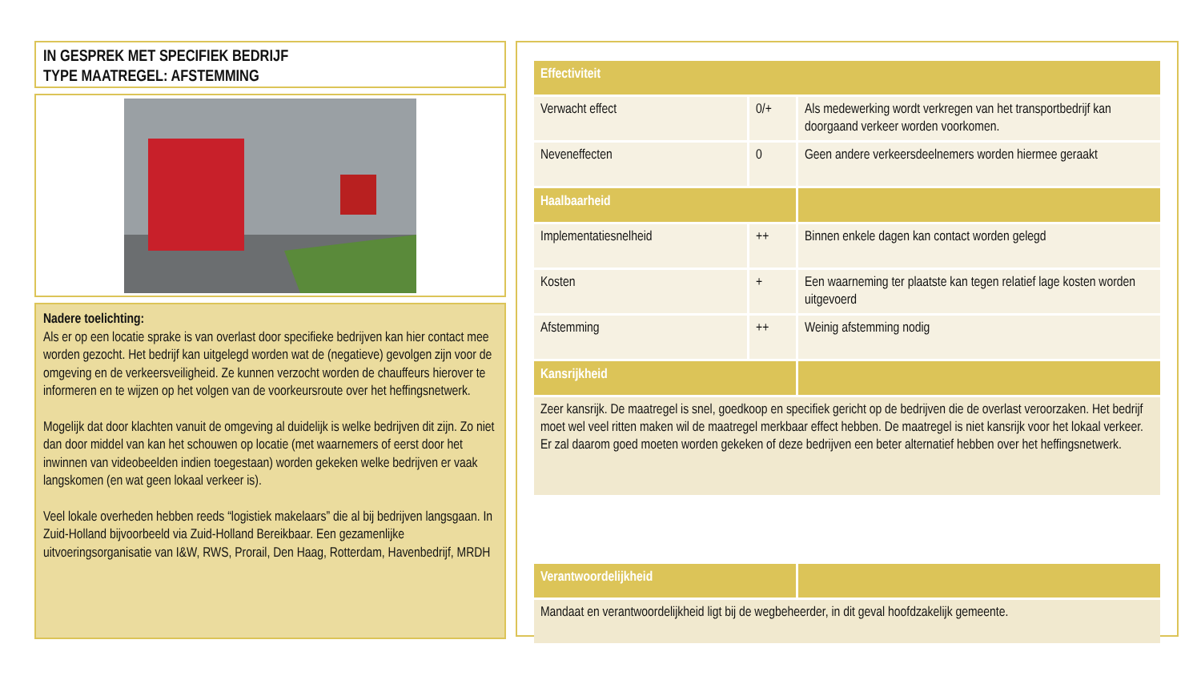IN GESPREK MET SPECIFIEK BEDRIJF
TYPE MAATREGEL: AFSTEMMING
Nadere toelichting:
Als er op een locatie sprake is van overlast door specifieke bedrijven kan hier contact mee worden gezocht. Het bedrijf kan uitgelegd worden wat de (negatieve) gevolgen zijn voor de omgeving en de verkeersveiligheid. Ze kunnen verzocht worden de chauffeurs hierover te informeren en te wijzen op het volgen van de voorkeursroute over het heffingsnetwerk.
Mogelijk dat door klachten vanuit de omgeving al duidelijk is welke bedrijven dit zijn. Zo niet dan door middel van kan het schouwen op locatie (met waarnemers of eerst door het inwinnen van videobeelden indien toegestaan) worden gekeken welke bedrijven er vaak langskomen (en wat geen lokaal verkeer is).
Veel lokale overheden hebben reeds “logistiek makelaars” die al bij bedrijven langsgaan. In Zuid-Holland bijvoorbeeld via Zuid-Holland Bereikbaar. Een gezamenlijke uitvoeringsorganisatie van I&W, RWS, Prorail, Den Haag, Rotterdam, Havenbedrijf, MRDH
| Effectiviteit | | |
| --- | --- | --- |
| Verwacht effect | 0/+ | Als medewerking wordt verkregen van het transportbedrijf kan doorgaand verkeer worden voorkomen. |
| Neveneffecten | 0 | Geen andere verkeersdeelnemers worden hiermee geraakt |
| Haalbaarheid | | |
| Implementatiesnelheid | ++ | Binnen enkele dagen kan contact worden gelegd |
| Kosten | + | Een waarneming ter plaatste kan tegen relatief lage kosten worden uitgevoerd |
| Afstemming | ++ | Weinig afstemming nodig |
| Kansrijkheid | | |
| Zeer kansrijk. De maatregel is snel, goedkoop en specifiek gericht op de bedrijven die de overlast veroorzaken. Het bedrijf moet wel veel ritten maken wil de maatregel merkbaar effect hebben. De maatregel is niet kansrijk voor het lokaal verkeer. Er zal daarom goed moeten worden gekeken of deze bedrijven een beter alternatief hebben over het heffingsnetwerk. | | |
| Verantwoordelijkheid | | |
| Mandaat en verantwoordelijkheid ligt bij de wegbeheerder, in dit geval hoofdzakelijk gemeente. | | |